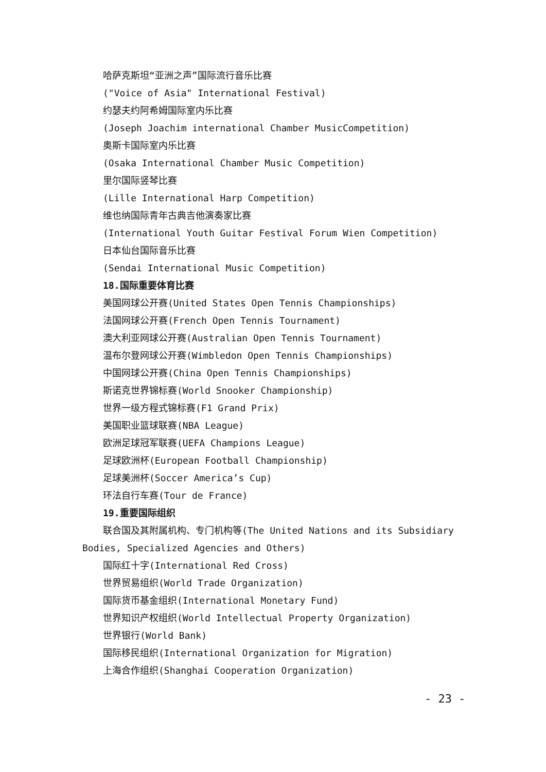哈萨克斯坦“亚洲之声”国际流行音乐比赛
("Voice of Asia" International Festival)
约瑟夫约阿希姆国际室内乐比赛
(Joseph Joachim international Chamber MusicCompetition)
奥斯卡国际室内乐比赛
(Osaka International Chamber Music Competition)
里尔国际竖琴比赛
(Lille International Harp Competition)
维也纳国际青年古典吉他演奏家比赛
(International Youth Guitar Festival Forum Wien Competition)
日本仙台国际音乐比赛
(Sendai International Music Competition)
18.国际重要体育比赛
美国网球公开赛(United States Open Tennis Championships)
法国网球公开赛(French Open Tennis Tournament)
澳大利亚网球公开赛(Australian Open Tennis Tournament)
温布尔登网球公开赛(Wimbledon Open Tennis Championships)
中国网球公开赛(China Open Tennis Championships)
斯诺克世界锦标赛(World Snooker Championship)
世界一级方程式锦标赛(F1 Grand Prix)
美国职业篮球联赛(NBA League)
欧洲足球冠军联赛(UEFA Champions League)
足球欧洲杯(European Football Championship)
足球美洲杯(Soccer America’s Cup)
环法自行车赛(Tour de France)
19.重要国际组织
联合国及其附属机构、专门机构等(The United Nations and its Subsidiary Bodies, Specialized Agencies and Others)
国际红十字(International Red Cross)
世界贸易组织(World Trade Organization)
国际货币基金组织(International Monetary Fund)
世界知识产权组织(World Intellectual Property Organization)
世界银行(World Bank)
国际移民组织(International Organization for Migration)
上海合作组织(Shanghai Cooperation Organization)
- 23 -